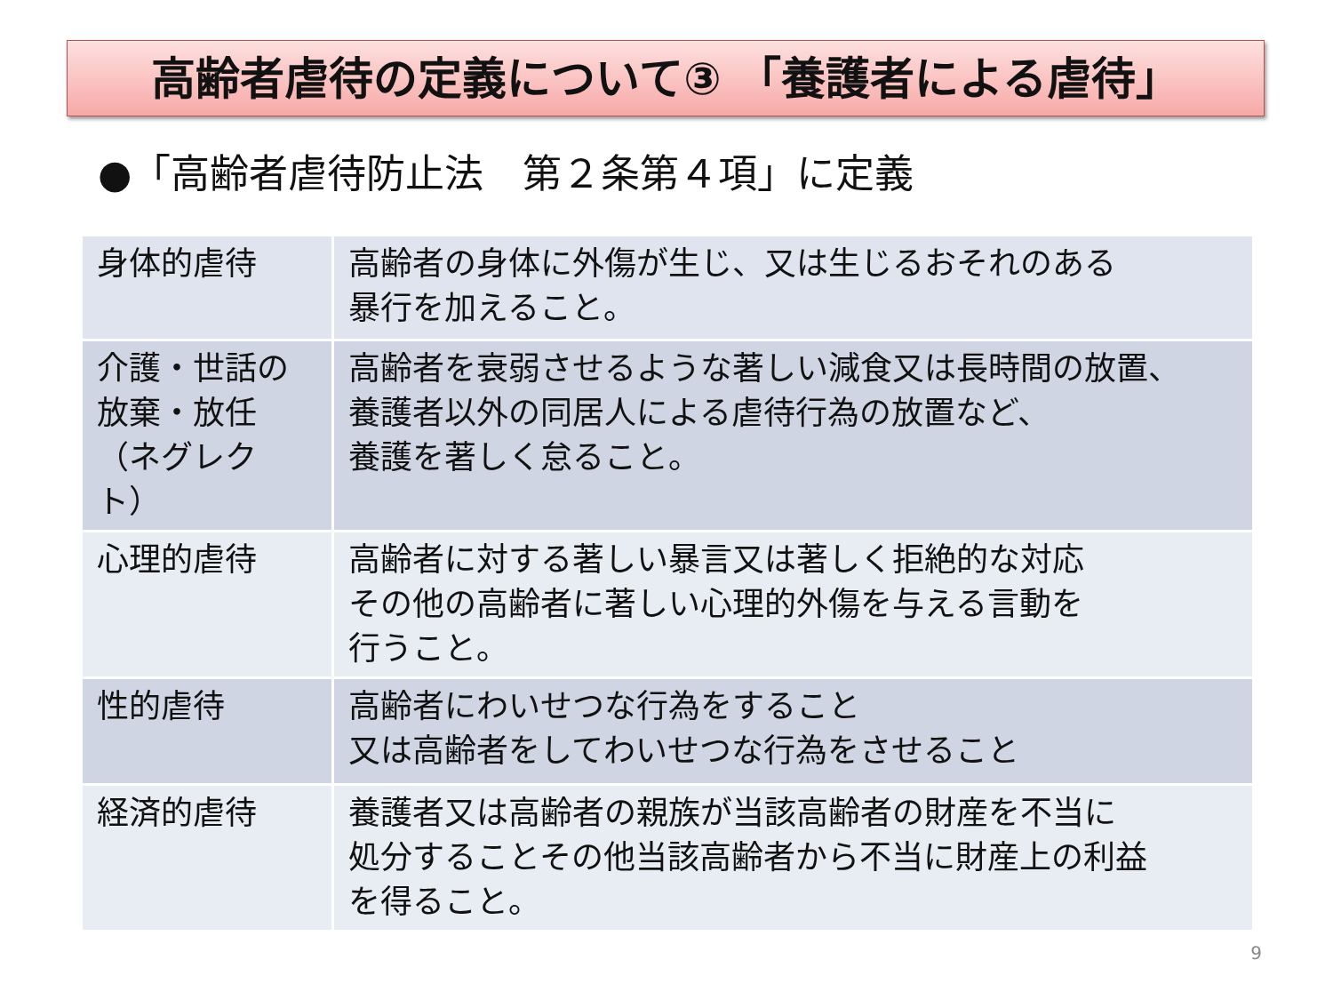高齢者虐待の定義について③ 「養護者による虐待」
●「高齢者虐待防止法　第２条第４項」に定義
| 身体的虐待 | 高齢者の身体に外傷が生じ、又は生じるおそれのある 暴行を加えること。 |
| 介護・世話の 放棄・放任 （ネグレクト） | 高齢者を衰弱させるような著しい減食又は長時間の放置、 養護者以外の同居人による虐待行為の放置など、 養護を著しく怠ること。 |
| 心理的虐待 | 高齢者に対する著しい暴言又は著しく拒絶的な対応 その他の高齢者に著しい心理的外傷を与える言動を 行うこと。 |
| 性的虐待 | 高齢者にわいせつな行為をすること 又は高齢者をしてわいせつな行為をさせること |
| 経済的虐待 | 養護者又は高齢者の親族が当該高齢者の財産を不当に 処分することその他当該高齢者から不当に財産上の利益 を得ること。 |
9